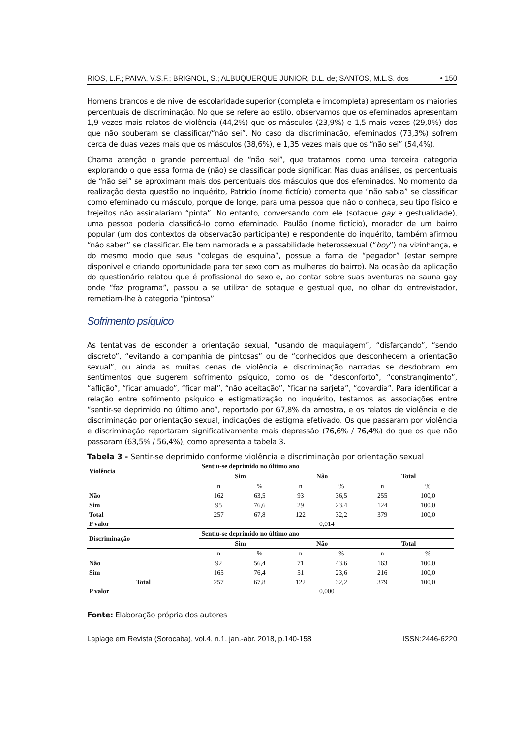RIOS, L.F.; PAIVA, V.S.F.; BRIGNOL, S.; ALBUQUERQUE JUNIOR, D.L. de; SANTOS, M.L.S. dos • 150
Homens brancos e de nivel de escolaridade superior (completa e imcompleta) apresentam os maiories percentuais de discriminação. No que se refere ao estilo, observamos que os efeminados apresentam 1,9 vezes mais relatos de violência (44,2%) que os másculos (23,9%) e 1,5 mais vezes (29,0%) dos que não souberam se classificar/“não sei”. No caso da discriminação, efeminados (73,3%) sofrem cerca de duas vezes mais que os másculos (38,6%), e 1,35 vezes mais que os “não sei” (54,4%).
Chama atenção o grande percentual de “não sei”, que tratamos como uma terceira categoria explorando o que essa forma de (não) se classificar pode significar. Nas duas análises, os percentuais de “não sei” se aproximam mais dos percentuais dos másculos que dos efeminados. No momento da realização desta questão no inquérito, Patrício (nome fictício) comenta que “não sabia” se classificar como efeminado ou másculo, porque de longe, para uma pessoa que não o conheça, seu tipo físico e trejeitos não assinalariam “pinta”. No entanto, conversando com ele (sotaque gay e gestualidade), uma pessoa poderia classificá-lo como efeminado. Paulão (nome fictício), morador de um bairro popular (um dos contextos da observação participante) e respondente do inquérito, também afirmou “não saber” se classificar. Ele tem namorada e a passabilidade heterossexual (“boy”) na vizinhança, e do mesmo modo que seus “colegas de esquina”, possue a fama de “pegador” (estar sempre disponivel e criando oportunidade para ter sexo com as mulheres do bairro). Na ocasião da aplicação do questionário relatou que é profissional do sexo e, ao contar sobre suas aventuras na sauna gay onde “faz programa”, passou a se utilizar de sotaque e gestual que, no olhar do entrevistador, remetiam-lhe à categoria “pintosa”.
Sofrimento psíquico
As tentativas de esconder a orientação sexual, “usando de maquiagem”, “disfarçando”, “sendo discreto”, “evitando a companhia de pintosas” ou de “conhecidos que desconhecem a orientação sexual”, ou ainda as muitas cenas de violência e discriminação narradas se desdobram em sentimentos que sugerem sofrimento psíquico, como os de “desconforto”, “constrangimento”, “aflição”, “ficar amuado”, “ficar mal”, “não aceitação”, “ficar na sarjeta”, “covardia”. Para identificar a relação entre sofrimento psíquico e estigmatização no inquérito, testamos as associações entre “sentir-se deprimido no último ano”, reportado por 67,8% da amostra, e os relatos de violência e de discriminação por orientação sexual, indicações de estigma efetivado. Os que passaram por violência e discriminação reportaram significativamente mais depressão (76,6% / 76,4%) do que os que não passaram (63,5% / 56,4%), como apresenta a tabela 3.
Tabela 3 - Sentir-se deprimido conforme violência e discriminação por orientação sexual
| Violência | Sentiu-se deprimido no último ano | | | | | |
| --- | --- | --- | --- | --- | --- | --- |
| | Sim | | Não | | Total | |
| | n | % | n | % | n | % |
| Não | 162 | 63,5 | 93 | 36,5 | 255 | 100,0 |
| Sim | 95 | 76,6 | 29 | 23,4 | 124 | 100,0 |
| Total | 257 | 67,8 | 122 | 32,2 | 379 | 100,0 |
| P valor | 0,014 | | | | | |
| Discriminação | Sentiu-se deprimido no último ano | | | | | |
| | Sim | | Não | | Total | |
| | n | % | n | % | n | % |
| Não | 92 | 56,4 | 71 | 43,6 | 163 | 100,0 |
| Sim | 165 | 76,4 | 51 | 23,6 | 216 | 100,0 |
| Total | 257 | 67,8 | 122 | 32,2 | 379 | 100,0 |
| P valor | 0,000 | | | | | |
Fonte: Elaboração própria dos autores
Laplage em Revista (Sorocaba), vol.4, n.1, jan.-abr. 2018, p.140-158 ISSN:2446-6220